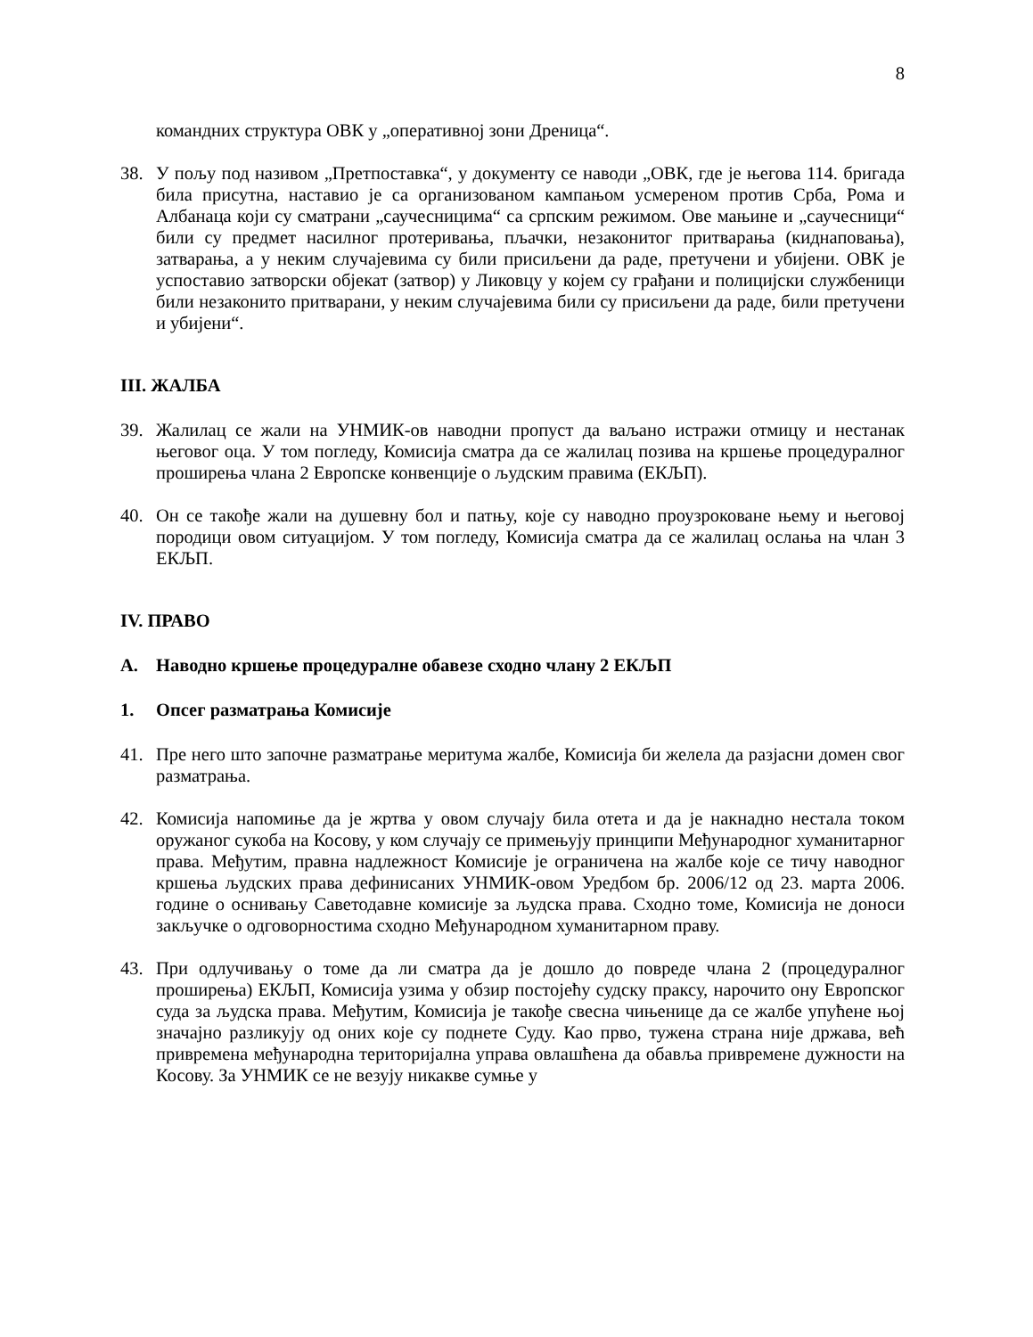8
командних структура ОВК у „оперативној зони Дреница“.
38. У пољу под називом „Претпоставка“, у документу се наводи „ОВК, где је његова 114. бригада била присутна, наставио је са организованом кампањом усмереном против Срба, Рома и Албанаца који су сматрани „саучесницима“ са српским режимом. Ове мањине и „саучесници“ били су предмет насилног протеривања, пљачки, незаконитог притварања (киднаповања), затварања, а у неким случајевима су били присиљени да раде, претучени и убијени. ОВК је успоставио затворски објекат (затвор) у Ликовцу у којем су грађани и полицијски службеници били незаконито притварани, у неким случајевима били су присиљени да раде, били претучени и убијени“.
III. ЖАЛБА
39. Жалилац се жали на УНМИК-ов наводни пропуст да ваљано истражи отмицу и нестанак његовог оца. У том погледу, Комисија сматра да се жалилац позива на кршење процедуралног проширења члана 2 Европске конвенције о људским правима (ЕКЉП).
40. Он се такође жали на душевну бол и патњу, које су наводно проузроковане њему и његовој породици овом ситуацијом. У том погледу, Комисија сматра да се жалилац ослања на члан 3 ЕКЉП.
IV. ПРАВО
A. Наводно кршење процедуралне обавезе сходно члану 2 ЕКЉП
1. Опсег разматрања Комисије
41. Пре него што започне разматрање меритума жалбе, Комисија би желела да разјасни домен свог разматрања.
42. Комисија напомиње да је жртва у овом случају била отета и да је накнадно нестала током оружаног сукоба на Косову, у ком случају се примењују принципи Међународног хуманитарног права. Међутим, правна надлежност Комисије је ограничена на жалбе које се тичу наводног кршења људских права дефинисаних УНМИК-овом Уредбом бр. 2006/12 од 23. марта 2006. године о оснивању Саветодавне комисије за људска права. Сходно томе, Комисија не доноси закључке о одговорностима сходно Међународном хуманитарном праву.
43. При одлучивању о томе да ли сматра да је дошло до повреде члана 2 (процедуралног проширења) ЕКЉП, Комисија узима у обзир постојећу судску праксу, нарочито ону Европског суда за људска права. Међутим, Комисија је такође свесна чињенице да се жалбе упућене њој значајно разликују од оних које су поднете Суду. Као прво, тужена страна није држава, већ привремена међународна територијална управа овлашћена да обавља привремене дужности на Косову. За УНМИК се не везују никакве сумње у